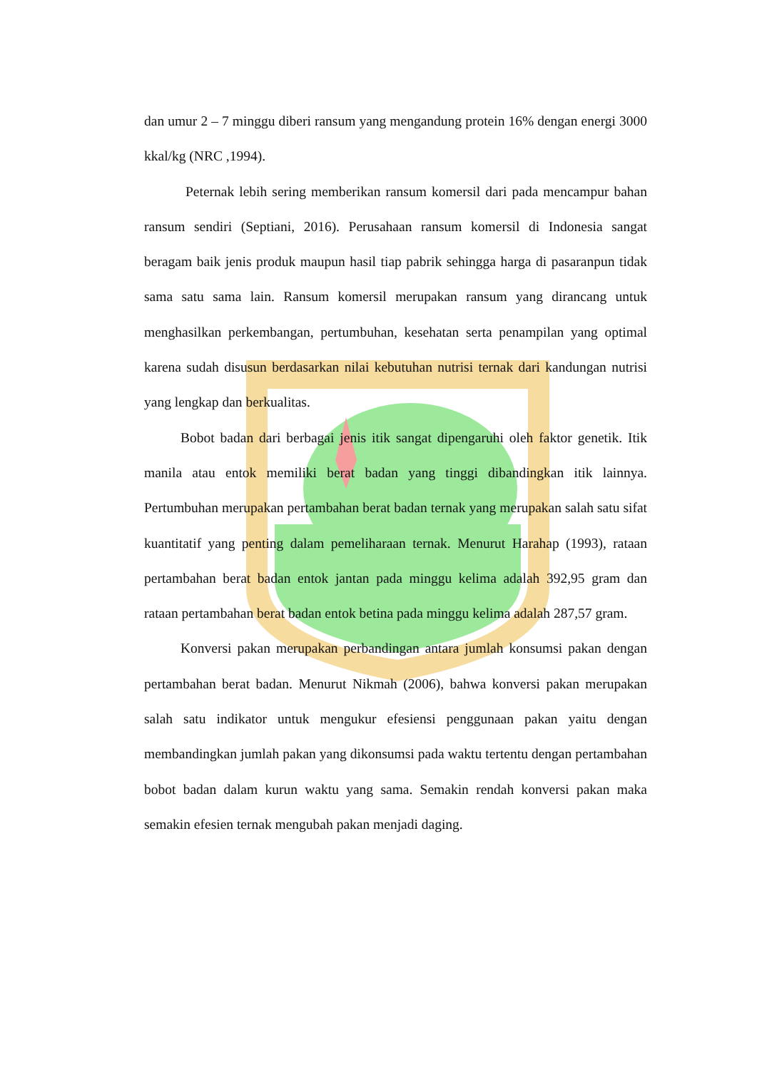dan umur 2 – 7 minggu diberi ransum yang mengandung protein 16% dengan energi 3000 kkal/kg (NRC ,1994).
Peternak lebih sering memberikan ransum komersil dari pada mencampur bahan ransum sendiri (Septiani, 2016). Perusahaan ransum komersil di Indonesia sangat beragam baik jenis produk maupun hasil tiap pabrik sehingga harga di pasaranpun tidak sama satu sama lain. Ransum komersil merupakan ransum yang dirancang untuk menghasilkan perkembangan, pertumbuhan, kesehatan serta penampilan yang optimal karena sudah disusun berdasarkan nilai kebutuhan nutrisi ternak dari kandungan nutrisi yang lengkap dan berkualitas.
Bobot badan dari berbagai jenis itik sangat dipengaruhi oleh faktor genetik. Itik manila atau entok memiliki berat badan yang tinggi dibandingkan itik lainnya. Pertumbuhan merupakan pertambahan berat badan ternak yang merupakan salah satu sifat kuantitatif yang penting dalam pemeliharaan ternak. Menurut Harahap (1993), rataan pertambahan berat badan entok jantan pada minggu kelima adalah 392,95 gram dan rataan pertambahan berat badan entok betina pada minggu kelima adalah 287,57 gram.
Konversi pakan merupakan perbandingan antara jumlah konsumsi pakan dengan pertambahan berat badan. Menurut Nikmah (2006), bahwa konversi pakan merupakan salah satu indikator untuk mengukur efesiensi penggunaan pakan yaitu dengan membandingkan jumlah pakan yang dikonsumsi pada waktu tertentu dengan pertambahan bobot badan dalam kurun waktu yang sama. Semakin rendah konversi pakan maka semakin efesien ternak mengubah pakan menjadi daging.